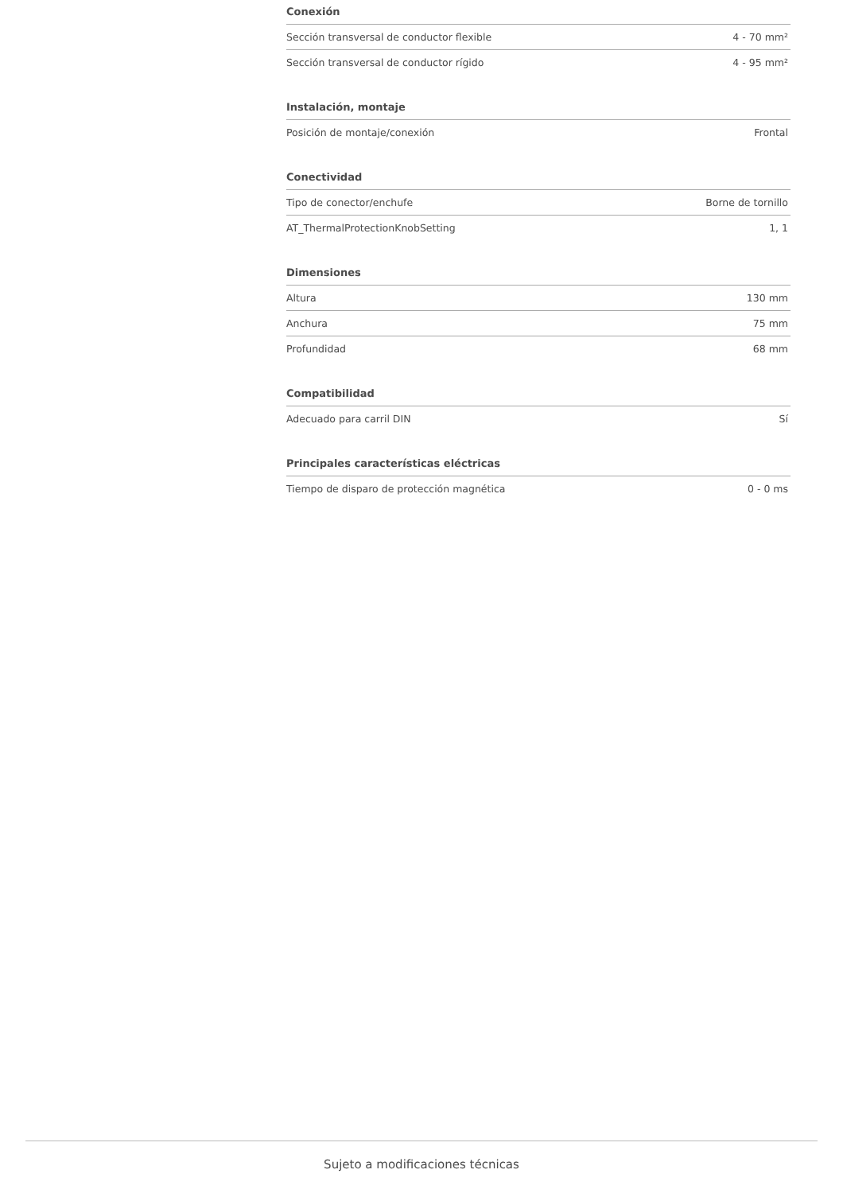Conexión
| Sección transversal de conductor flexible | 4 - 70 mm² |
| Sección transversal de conductor rígido | 4 - 95 mm² |
Instalación, montaje
| Posición de montaje/conexión | Frontal |
Conectividad
| Tipo de conector/enchufe | Borne de tornillo |
| AT_ThermalProtectionKnobSetting | 1, 1 |
Dimensiones
| Altura | 130 mm |
| Anchura | 75 mm |
| Profundidad | 68 mm |
Compatibilidad
| Adecuado para carril DIN | Sí |
Principales características eléctricas
| Tiempo de disparo de protección magnética | 0 - 0 ms |
Sujeto a modificaciones técnicas